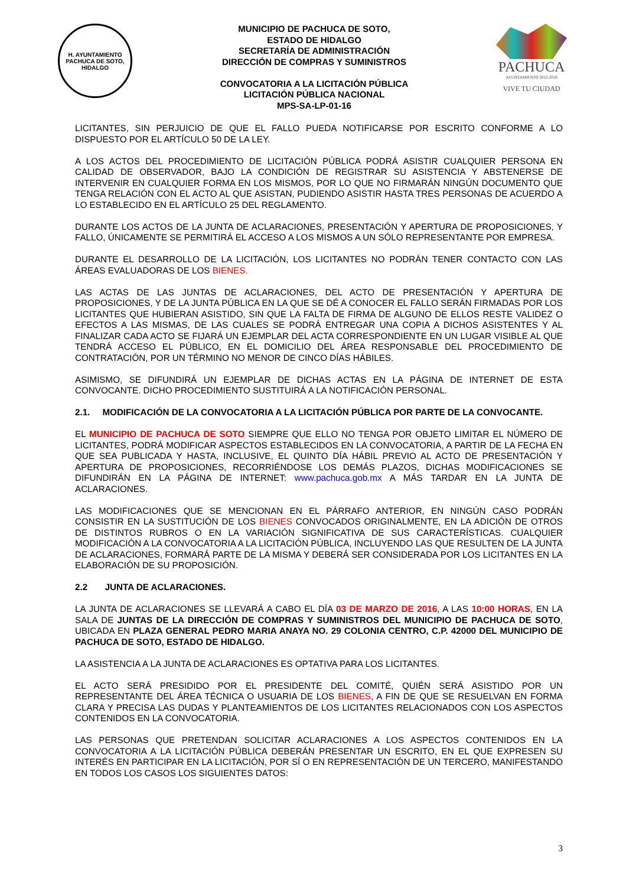H. AYUNTAMIENTO
PACHUCA DE SOTO, HIDALGO
MUNICIPIO DE PACHUCA DE SOTO,
ESTADO DE HIDALGO
SECRETARÍA DE ADMINISTRACIÓN
DIRECCIÓN DE COMPRAS Y SUMINISTROS
CONVOCATORIA A LA LICITACIÓN PÚBLICA
LICITACIÓN PÚBLICA NACIONAL
MPS-SA-LP-01-16
PACHUCA
AYUNTAMIENTO 2012-2016
VIVE TU CIUDAD
LICITANTES, SIN PERJUICIO DE QUE EL FALLO PUEDA NOTIFICARSE POR ESCRITO CONFORME A LO DISPUESTO POR EL ARTÍCULO 50 DE LA LEY.
A LOS ACTOS DEL PROCEDIMIENTO DE LICITACIÓN PÚBLICA PODRÁ ASISTIR CUALQUIER PERSONA EN CALIDAD DE OBSERVADOR, BAJO LA CONDICIÓN DE REGISTRAR SU ASISTENCIA Y ABSTENERSE DE INTERVENIR EN CUALQUIER FORMA EN LOS MISMOS, POR LO QUE NO FIRMARÁN NINGÚN DOCUMENTO QUE TENGA RELACIÓN CON EL ACTO AL QUE ASISTAN, PUDIENDO ASISTIR HASTA TRES PERSONAS DE ACUERDO A LO ESTABLECIDO EN EL ARTÍCULO 25 DEL REGLAMENTO.
DURANTE LOS ACTOS DE LA JUNTA DE ACLARACIONES, PRESENTACIÓN Y APERTURA DE PROPOSICIONES, Y FALLO, ÚNICAMENTE SE PERMITIRÁ EL ACCESO A LOS MISMOS A UN SÓLO REPRESENTANTE POR EMPRESA.
DURANTE EL DESARROLLO DE LA LICITACIÓN, LOS LICITANTES NO PODRÁN TENER CONTACTO CON LAS ÁREAS EVALUADORAS DE LOS BIENES.
LAS ACTAS DE LAS JUNTAS DE ACLARACIONES, DEL ACTO DE PRESENTACIÓN Y APERTURA DE PROPOSICIONES, Y DE LA JUNTA PÚBLICA EN LA QUE SE DÉ A CONOCER EL FALLO SERÁN FIRMADAS POR LOS LICITANTES QUE HUBIERAN ASISTIDO, SIN QUE LA FALTA DE FIRMA DE ALGUNO DE ELLOS RESTE VALIDEZ O EFECTOS A LAS MISMAS, DE LAS CUALES SE PODRÁ ENTREGAR UNA COPIA A DICHOS ASISTENTES Y AL FINALIZAR CADA ACTO SE FIJARÁ UN EJEMPLAR DEL ACTA CORRESPONDIENTE EN UN LUGAR VISIBLE AL QUE TENDRÁ ACCESO EL PÚBLICO, EN EL DOMICILIO DEL ÁREA RESPONSABLE DEL PROCEDIMIENTO DE CONTRATACIÓN, POR UN TÉRMINO NO MENOR DE CINCO DÍAS HÁBILES.
ASIMISMO, SE DIFUNDIRÁ UN EJEMPLAR DE DICHAS ACTAS EN LA PÁGINA DE INTERNET DE ESTA CONVOCANTE. DICHO PROCEDIMIENTO SUSTITUIRÁ A LA NOTIFICACIÓN PERSONAL.
2.1. MODIFICACIÓN DE LA CONVOCATORIA A LA LICITACIÓN PÚBLICA POR PARTE DE LA CONVOCANTE.
EL MUNICIPIO DE PACHUCA DE SOTO SIEMPRE QUE ELLO NO TENGA POR OBJETO LIMITAR EL NÚMERO DE LICITANTES, PODRÁ MODIFICAR ASPECTOS ESTABLECIDOS EN LA CONVOCATORIA, A PARTIR DE LA FECHA EN QUE SEA PUBLICADA Y HASTA, INCLUSIVE, EL QUINTO DÍA HÁBIL PREVIO AL ACTO DE PRESENTACIÓN Y APERTURA DE PROPOSICIONES, RECORRIÉNDOSE LOS DEMÁS PLAZOS, DICHAS MODIFICACIONES SE DIFUNDIRÁN EN LA PÁGINA DE INTERNET: www.pachuca.gob.mx A MÁS TARDAR EN LA JUNTA DE ACLARACIONES.
LAS MODIFICACIONES QUE SE MENCIONAN EN EL PÁRRAFO ANTERIOR, EN NINGÚN CASO PODRÁN CONSISTIR EN LA SUSTITUCIÓN DE LOS BIENES CONVOCADOS ORIGINALMENTE, EN LA ADICIÓN DE OTROS DE DISTINTOS RUBROS O EN LA VARIACIÓN SIGNIFICATIVA DE SUS CARACTERÍSTICAS. CUALQUIER MODIFICACIÓN A LA CONVOCATORIA A LA LICITACIÓN PÚBLICA, INCLUYENDO LAS QUE RESULTEN DE LA JUNTA DE ACLARACIONES, FORMARÁ PARTE DE LA MISMA Y DEBERÁ SER CONSIDERADA POR LOS LICITANTES EN LA ELABORACIÓN DE SU PROPOSICIÓN.
2.2 JUNTA DE ACLARACIONES.
LA JUNTA DE ACLARACIONES SE LLEVARÁ A CABO EL DÍA 03 DE MARZO DE 2016, A LAS 10:00 HORAS, EN LA SALA DE JUNTAS DE LA DIRECCIÓN DE COMPRAS Y SUMINISTROS DEL MUNICIPIO DE PACHUCA DE SOTO, UBICADA EN PLAZA GENERAL PEDRO MARIA ANAYA NO. 29 COLONIA CENTRO, C.P. 42000 DEL MUNICIPIO DE PACHUCA DE SOTO, ESTADO DE HIDALGO.
LA ASISTENCIA A LA JUNTA DE ACLARACIONES ES OPTATIVA PARA LOS LICITANTES.
EL ACTO SERÁ PRESIDIDO POR EL PRESIDENTE DEL COMITÉ, QUIÉN SERÁ ASISTIDO POR UN REPRESENTANTE DEL ÁREA TÉCNICA O USUARIA DE LOS BIENES, A FIN DE QUE SE RESUELVAN EN FORMA CLARA Y PRECISA LAS DUDAS Y PLANTEAMIENTOS DE LOS LICITANTES RELACIONADOS CON LOS ASPECTOS CONTENIDOS EN LA CONVOCATORIA.
LAS PERSONAS QUE PRETENDAN SOLICITAR ACLARACIONES A LOS ASPECTOS CONTENIDOS EN LA CONVOCATORIA A LA LICITACIÓN PÚBLICA DEBERÁN PRESENTAR UN ESCRITO, EN EL QUE EXPRESEN SU INTERÉS EN PARTICIPAR EN LA LICITACIÓN, POR SÍ O EN REPRESENTACIÓN DE UN TERCERO, MANIFESTANDO EN TODOS LOS CASOS LOS SIGUIENTES DATOS:
3